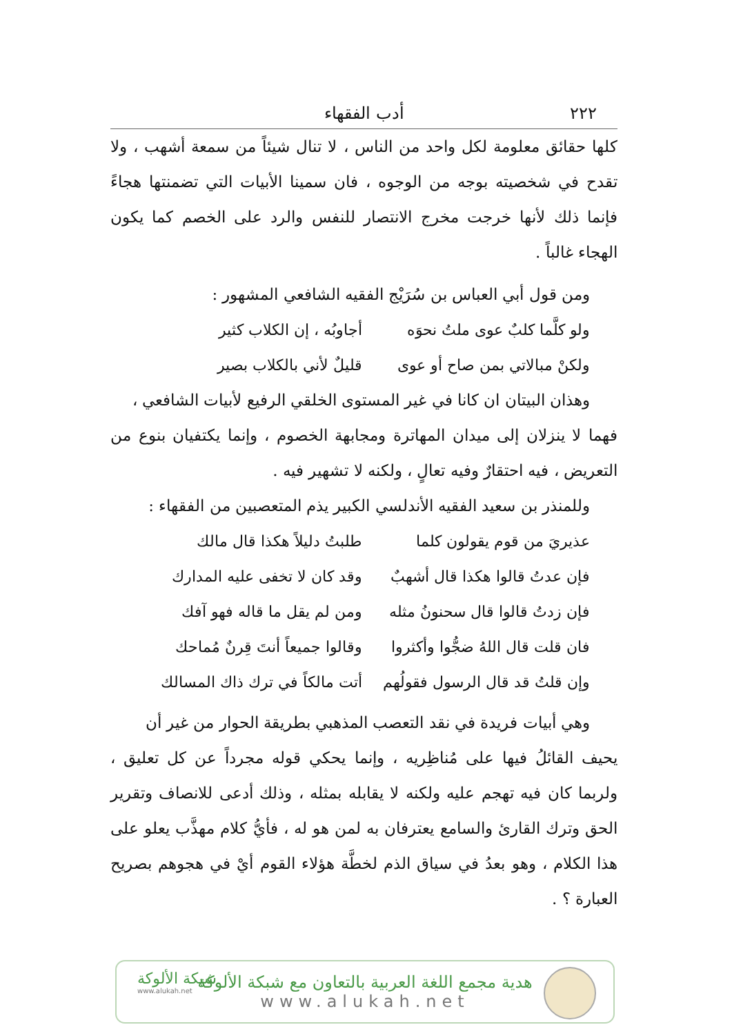٢٢٢ أدب الفقهاء
كلها حقائق معلومة لكل واحد من الناس ، لا تنال شيئاً من سمعة أشهب ، ولا تقدح في شخصيته بوجه من الوجوه ، فان سمينا الأبيات التي تضمنتها هجاءً فإنما ذلك لأنها خرجت مخرج الانتصار للنفس والرد على الخصم كما يكون الهجاء غالباً .
ومن قول أبي العباس بن سُرَيْج الفقيه الشافعي المشهور :
ولو كلَّما كلبٌ عوى ملتُ نحوَه أجاوبُه ، إن الكلاب كثير
ولكنْ مبالاتي بمن صاح أو عوى قليلٌ لأني بالكلاب بصير
وهذان البيتان ان كانا في غير المستوى الخلقي الرفيع لأبيات الشافعي ،
فهما لا ينزلان إلى ميدان المهاترة ومجابهة الخصوم ، وإنما يكتفيان بنوع من التعريض ، فيه احتقارٌ وفيه تعالٍ ، ولكنه لا تشهير فيه .
وللمنذر بن سعيد الفقيه الأندلسي الكبير يذم المتعصبين من الفقهاء :
عذيريَ من قوم يقولون كلما طلبتُ دليلاً هكذا قال مالك
فإن عدتُ قالوا هكذا قال أشهبٌ وقد كان لا تخفى عليه المدارك
فإن زدتُ قالوا قال سحنونُ مثله ومن لم يقل ما قاله فهو آفك
فان قلت قال اللهُ ضجُّوا وأكثروا وقالوا جميعاً أنتَ قِرنٌ مُماحك
وإن قلتُ قد قال الرسول فقولُهم أتت مالكاً في ترك ذاك المسالك
وهي أبيات فريدة في نقد التعصب المذهبي بطريقة الحوار من غير أن
يحيف القائلُ فيها على مُناظِريه ، وإنما يحكي قوله مجرداً عن كل تعليق ، ولربما كان فيه تهجم عليه ولكنه لا يقابله بمثله ، وذلك أدعى للانصاف وتقرير الحق وترك القارئ والسامع يعترفان به لمن هو له ، فأيُّ كلام مهذَّب يعلو على هذا الكلام ، وهو بعدُ في سياق الذم لخطَّة هؤلاء القوم أيْ في هجوهم بصريح العبارة ؟ .
شبكة الألوكة
www.alukah.net
هدية مجمع اللغة العربية بالتعاون مع شبكة الألوكة
www.alukah.net